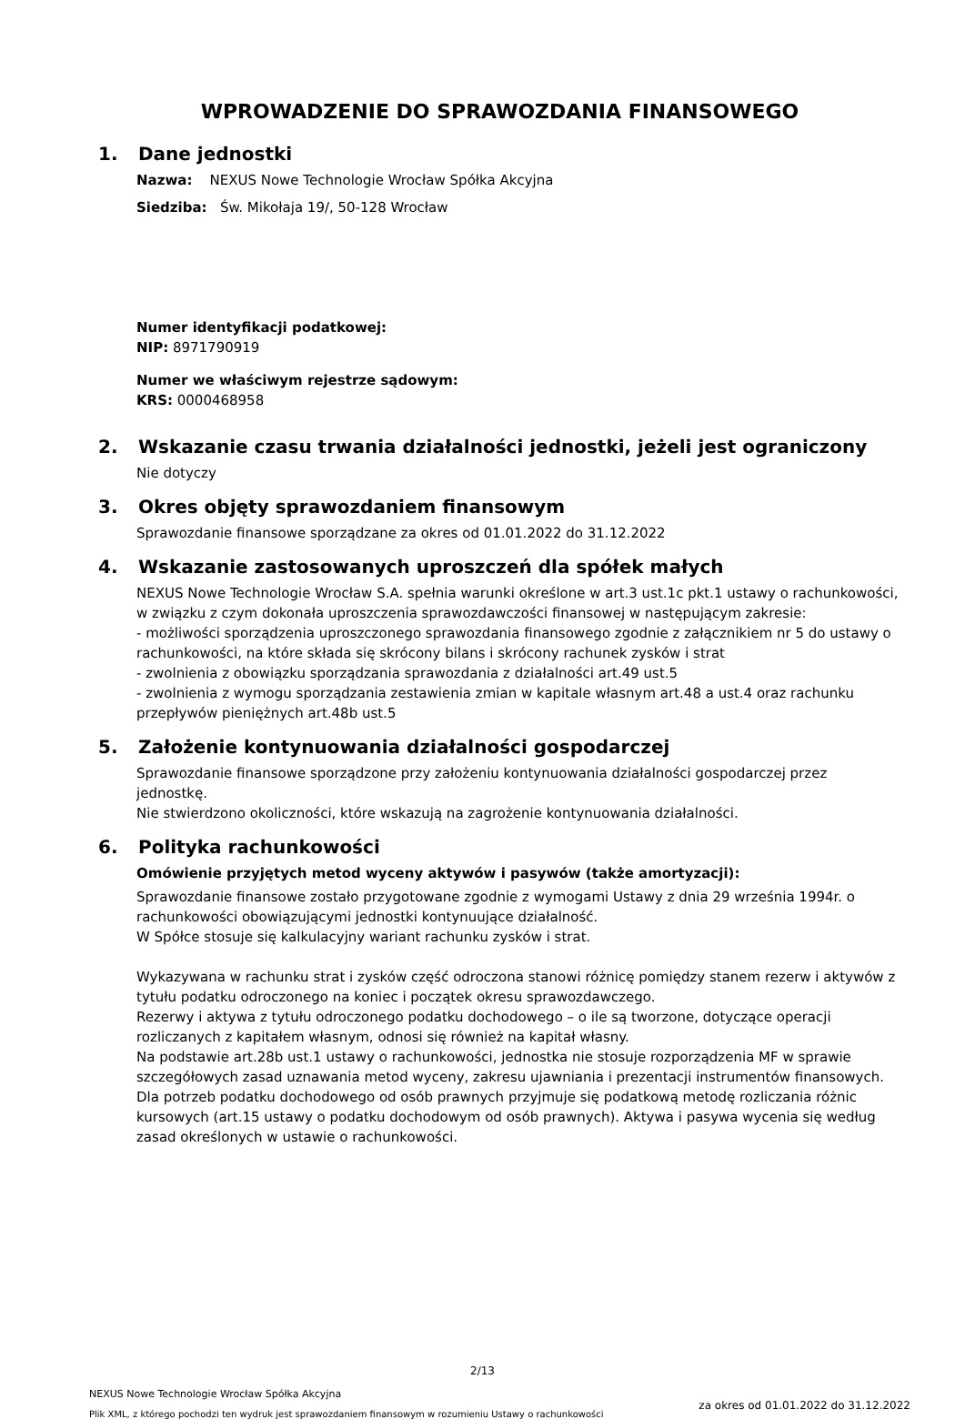WPROWADZENIE DO SPRAWOZDANIA FINANSOWEGO
1. Dane jednostki
Nazwa: NEXUS Nowe Technologie Wrocław Spółka Akcyjna
Siedziba: Św. Mikołaja 19/, 50-128 Wrocław
Numer identyfikacji podatkowej:
NIP: 8971790919
Numer we właściwym rejestrze sądowym:
KRS: 0000468958
2. Wskazanie czasu trwania działalności jednostki, jeżeli jest ograniczony
Nie dotyczy
3. Okres objęty sprawozdaniem finansowym
Sprawozdanie finansowe sporządzane za okres od 01.01.2022 do 31.12.2022
4. Wskazanie zastosowanych uproszczeń dla spółek małych
NEXUS Nowe Technologie Wrocław S.A. spełnia warunki określone w art.3 ust.1c pkt.1 ustawy o rachunkowości, w związku z czym dokonała uproszczenia sprawozdawczości finansowej w następującym zakresie:
- możliwości sporządzenia uproszczonego sprawozdania finansowego zgodnie z załącznikiem nr 5 do ustawy o rachunkowości, na które składa się skrócony bilans i skrócony rachunek zysków i strat
- zwolnienia z obowiązku sporządzania sprawozdania z działalności art.49 ust.5
- zwolnienia z wymogu sporządzania zestawienia zmian w kapitale własnym art.48 a ust.4 oraz rachunku przepływów pieniężnych art.48b ust.5
5. Założenie kontynuowania działalności gospodarczej
Sprawozdanie finansowe sporządzone przy założeniu kontynuowania działalności gospodarczej przez jednostkę.
Nie stwierdzono okoliczności, które wskazują na zagrożenie kontynuowania działalności.
6. Polityka rachunkowości
Omówienie przyjętych metod wyceny aktywów i pasywów (także amortyzacji):
Sprawozdanie finansowe zostało przygotowane zgodnie z wymogami Ustawy z dnia 29 września 1994r. o rachunkowości obowiązującymi jednostki kontynuujące działalność.
W Spółce stosuje się kalkulacyjny wariant rachunku zysków i strat.
Wykazywana w rachunku strat i zysków część odroczona stanowi różnicę pomiędzy stanem rezerw i aktywów z tytułu podatku odroczonego na koniec i początek okresu sprawozdawczego.
Rezerwy i aktywa z tytułu odroczonego podatku dochodowego – o ile są tworzone, dotyczące operacji rozliczanych z kapitałem własnym, odnosi się również na kapitał własny.
Na podstawie art.28b ust.1 ustawy o rachunkowości, jednostka nie stosuje rozporządzenia MF w sprawie szczegółowych zasad uznawania metod wyceny, zakresu ujawniania i prezentacji instrumentów finansowych.
Dla potrzeb podatku dochodowego od osób prawnych przyjmuje się podatkową metodę rozliczania różnic kursowych (art.15 ustawy o podatku dochodowym od osób prawnych). Aktywa i pasywa wycenia się według zasad określonych w ustawie o rachunkowości.
2/13
NEXUS Nowe Technologie Wrocław Spółka Akcyjna
Plik XML, z którego pochodzi ten wydruk jest sprawozdaniem finansowym w rozumieniu Ustawy o rachunkowości
za okres od 01.01.2022 do 31.12.2022